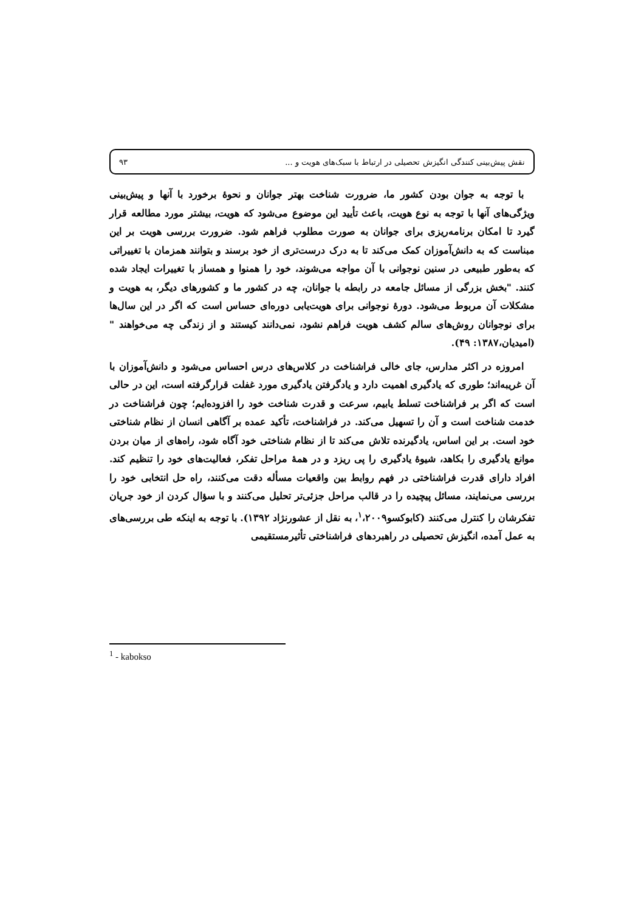نقش پیش‌بینی کنندگی انگیزش تحصیلی در ارتباط با سبک‌های هویت و ... ۹۳
با توجه به جوان بودن کشور ما، ضرورت شناخت بهتر جوانان و نحوهٔ برخورد با آنها و پیش‌بینی ویژگی‌های آنها با توجه به نوع هویت، باعث تأیید این موضوع می‌شود که هویت، بیشتر مورد مطالعه قرار گیرد تا امکان برنامه‌ریزی برای جوانان به صورت مطلوب فراهم شود. ضرورت بررسی هویت بر این مبناست که به دانش‌آموزان کمک می‌کند تا به درک درست‌تری از خود برسند و بتوانند همزمان با تغییراتی که به‌طور طبیعی در سنین نوجوانی با آن مواجه می‌شوند، خود را همنوا و همساز با تغییرات ایجاد شده کنند. "بخش بزرگی از مسائل جامعه در رابطه با جوانان، چه در کشور ما و کشورهای دیگر، به هویت و مشکلات آن مربوط می‌شود. دورهٔ نوجوانی برای هویت‌یابی دوره‌ای حساس است که اگر در این سال‌ها برای نوجوانان روش‌های سالم کشف هویت فراهم نشود، نمی‌دانند کیستند و از زندگی چه می‌خواهند "(امیدیان،۱۳۸۷: ۴۹).
امروزه در اکثر مدارس، جای خالی فراشناخت در کلاس‌های درس احساس می‌شود و دانش‌آموزان با آن غریبه‌اند؛ طوری که یادگیری اهمیت دارد و یادگرفتن یادگیری مورد غفلت قرارگرفته است، این در حالی است که اگر بر فراشناخت تسلط یابیم، سرعت و قدرت شناخت خود را افزوده‌ایم؛ چون فراشناخت در خدمت شناخت است و آن را تسهیل می‌کند. در فراشناخت، تأکید عمده بر آگاهی انسان از نظام شناختی خود است. بر این اساس، یادگیرنده تلاش می‌کند تا از نظام شناختی خود آگاه شود، راه‌های از میان بردن موانع یادگیری را بکاهد، شیوهٔ یادگیری را پی ریزد و در همهٔ مراحل تفکر، فعالیت‌های خود را تنظیم کند. افراد دارای قدرت فراشناختی در فهم روابط بین واقعیات مسأله دقت می‌کنند، راه حل انتخابی خود را بررسی می‌نمایند، مسائل پیچیده را در قالب مراحل جزئی‌تر تحلیل می‌کنند و با سؤال کردن از خود جریان تفکرشان را کنترل می‌کنند (کابوکسو<sup>۱</sup>،۲۰۰۹، به نقل از عشورنژاد ۱۳۹۲). با توجه به اینکه طی بررسی‌های به عمل آمده، انگیزش تحصیلی در راهبردهای فراشناختی تأثیرمستقیمی
<sup>1</sup> - kabokso